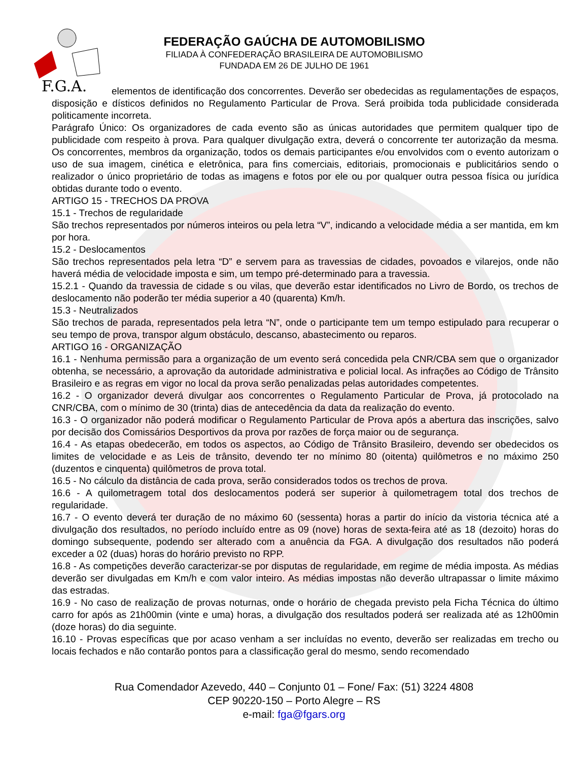F.G.A.
FEDERAÇÃO GAÚCHA DE AUTOMOBILISMO
FILIADA À CONFEDERAÇÃO BRASILEIRA DE AUTOMOBILISMO
FUNDADA EM 26 DE JULHO DE 1961
elementos de identificação dos concorrentes. Deverão ser obedecidas as regulamentações de espaços, disposição e dísticos definidos no Regulamento Particular de Prova. Será proibida toda publicidade considerada politicamente incorreta.
Parágrafo Único: Os organizadores de cada evento são as únicas autoridades que permitem qualquer tipo de publicidade com respeito à prova. Para qualquer divulgação extra, deverá o concorrente ter autorização da mesma. Os concorrentes, membros da organização, todos os demais participantes e/ou envolvidos com o evento autorizam o uso de sua imagem, cinética e eletrônica, para fins comerciais, editoriais, promocionais e publicitários sendo o realizador o único proprietário de todas as imagens e fotos por ele ou por qualquer outra pessoa física ou jurídica obtidas durante todo o evento.
ARTIGO 15 - TRECHOS DA PROVA
15.1 - Trechos de regularidade
São trechos representados por números inteiros ou pela letra “V”, indicando a velocidade média a ser mantida, em km por hora.
15.2 - Deslocamentos
São trechos representados pela letra “D” e servem para as travessias de cidades, povoados e vilarejos, onde não haverá média de velocidade imposta e sim, um tempo pré-determinado para a travessia.
15.2.1 - Quando da travessia de cidade s ou vilas, que deverão estar identificados no Livro de Bordo, os trechos de deslocamento não poderão ter média superior a 40 (quarenta) Km/h.
15.3 - Neutralizados
São trechos de parada, representados pela letra “N”, onde o participante tem um tempo estipulado para recuperar o seu tempo de prova, transpor algum obstáculo, descanso, abastecimento ou reparos.
ARTIGO 16 - ORGANIZAÇÃO
16.1 - Nenhuma permissão para a organização de um evento será concedida pela CNR/CBA sem que o organizador obtenha, se necessário, a aprovação da autoridade administrativa e policial local. As infrações ao Código de Trânsito Brasileiro e as regras em vigor no local da prova serão penalizadas pelas autoridades competentes.
16.2 - O organizador deverá divulgar aos concorrentes o Regulamento Particular de Prova, já protocolado na CNR/CBA, com o mínimo de 30 (trinta) dias de antecedência da data da realização do evento.
16.3 - O organizador não poderá modificar o Regulamento Particular de Prova após a abertura das inscrições, salvo por decisão dos Comissários Desportivos da prova por razões de força maior ou de segurança.
16.4 - As etapas obedecerão, em todos os aspectos, ao Código de Trânsito Brasileiro, devendo ser obedecidos os limites de velocidade e as Leis de trânsito, devendo ter no mínimo 80 (oitenta) quilômetros e no máximo 250 (duzentos e cinquenta) quilômetros de prova total.
16.5 - No cálculo da distância de cada prova, serão considerados todos os trechos de prova.
16.6 - A quilometragem total dos deslocamentos poderá ser superior à quilometragem total dos trechos de regularidade.
16.7 - O evento deverá ter duração de no máximo 60 (sessenta) horas a partir do início da vistoria técnica até a divulgação dos resultados, no período incluído entre as 09 (nove) horas de sexta-feira até as 18 (dezoito) horas do domingo subsequente, podendo ser alterado com a anuência da FGA. A divulgação dos resultados não poderá exceder a 02 (duas) horas do horário previsto no RPP.
16.8 - As competições deverão caracterizar-se por disputas de regularidade, em regime de média imposta. As médias deverão ser divulgadas em Km/h e com valor inteiro. As médias impostas não deverão ultrapassar o limite máximo das estradas.
16.9 - No caso de realização de provas noturnas, onde o horário de chegada previsto pela Ficha Técnica do último carro for após as 21h00min (vinte e uma) horas, a divulgação dos resultados poderá ser realizada até as 12h00min (doze horas) do dia seguinte.
16.10 - Provas específicas que por acaso venham a ser incluídas no evento, deverão ser realizadas em trecho ou locais fechados e não contarão pontos para a classificação geral do mesmo, sendo recomendado
Rua Comendador Azevedo, 440 – Conjunto 01 – Fone/ Fax: (51) 3224 4808
CEP 90220-150 – Porto Alegre – RS
e-mail: fga@fgars.org